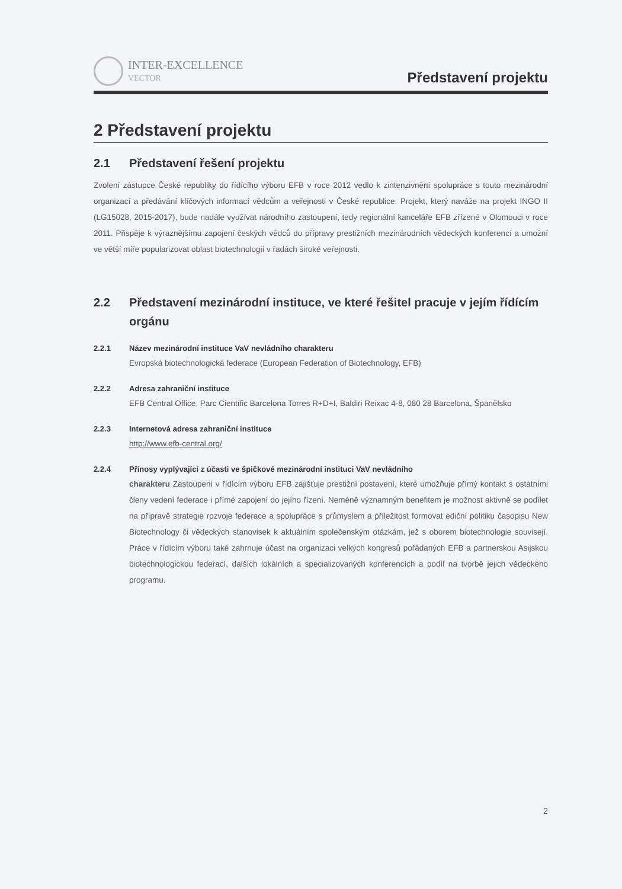INTER-EXCELLENCE
VECTOR
Představení projektu
2 Představení projektu
2.1 Představení řešení projektu
Zvolení zástupce České republiky do řídícího výboru EFB v roce 2012 vedlo k zintenzivnění spolupráce s touto mezinárodní organizací a předávání klíčových informací vědcům a veřejnosti v České republice. Projekt, který naváže na projekt INGO II (LG15028, 2015-2017), bude nadále využívat národního zastoupení, tedy regionální kanceláře EFB zřízené v Olomouci v roce 2011. Přispěje k výraznějšímu zapojení českých vědců do přípravy prestižních mezinárodních vědeckých konferencí a umožní ve větší míře popularizovat oblast biotechnologií v řadách široké veřejnosti.
2.2 Představení mezinárodní instituce, ve které řešitel pracuje v jejím řídícím orgánu
2.2.1 Název mezinárodní instituce VaV nevládního charakteru
Evropská biotechnologická federace (European Federation of Biotechnology, EFB)
2.2.2 Adresa zahraniční instituce
EFB Central Office, Parc Científic Barcelona Torres R+D+I, Baldiri Reixac 4-8, 080 28 Barcelona, Španělsko
2.2.3 Internetová adresa zahraniční instituce
http://www.efb-central.org/
2.2.4 Přínosy vyplývající z účasti ve špičkové mezinárodní instituci VaV nevládního
charakteru Zastoupení v řídícím výboru EFB zajišťuje prestižní postavení, které umožňuje přímý kontakt s ostatními členy vedení federace i přímé zapojení do jejího řízení. Neméně významným benefitem je možnost aktivně se podílet na přípravě strategie rozvoje federace a spolupráce s průmyslem a příležitost formovat ediční politiku časopisu New Biotechnology či vědeckých stanovisek k aktuálním společenským otázkám, jež s oborem biotechnologie souvisejí. Práce v řídícím výboru také zahrnuje účast na organizaci velkých kongresů pořádaných EFB a partnerskou Asijskou biotechnologickou federací, dalších lokálních a specializovaných konferencích a podíl na tvorbě jejich vědeckého programu.
2